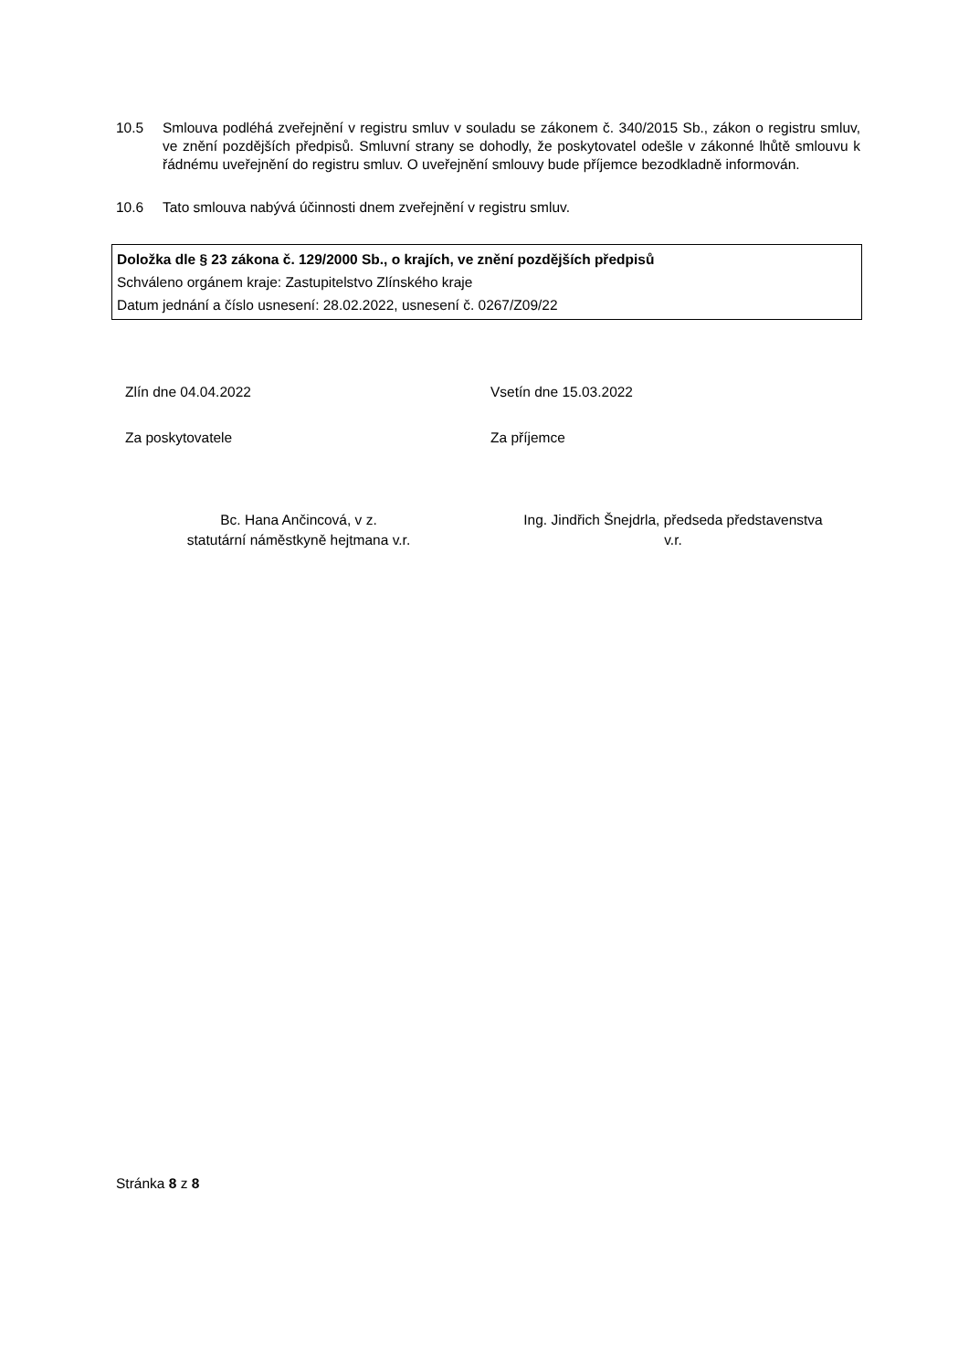10.5 Smlouva podléhá zveřejnění v registru smluv v souladu se zákonem č. 340/2015 Sb., zákon o registru smluv, ve znění pozdějších předpisů. Smluvní strany se dohodly, že poskytovatel odešle v zákonné lhůtě smlouvu k řádnému uveřejnění do registru smluv. O uveřejnění smlouvy bude příjemce bezodkladně informován.
10.6 Tato smlouva nabývá účinnosti dnem zveřejnění v registru smluv.
Doložka dle § 23 zákona č. 129/2000 Sb., o krajích, ve znění pozdějších předpisů
Schváleno orgánem kraje: Zastupitelstvo Zlínského kraje
Datum jednání a číslo usnesení: 28.02.2022, usnesení č. 0267/Z09/22
Zlín dne 04.04.2022
Za poskytovatele
Bc. Hana Ančincová, v z.
statutární náměstkyně hejtmana v.r.
Vsetín dne 15.03.2022
Za příjemce
Ing. Jindřich Šnejdrla, předseda představenstva
v.r.
Stránka 8 z 8